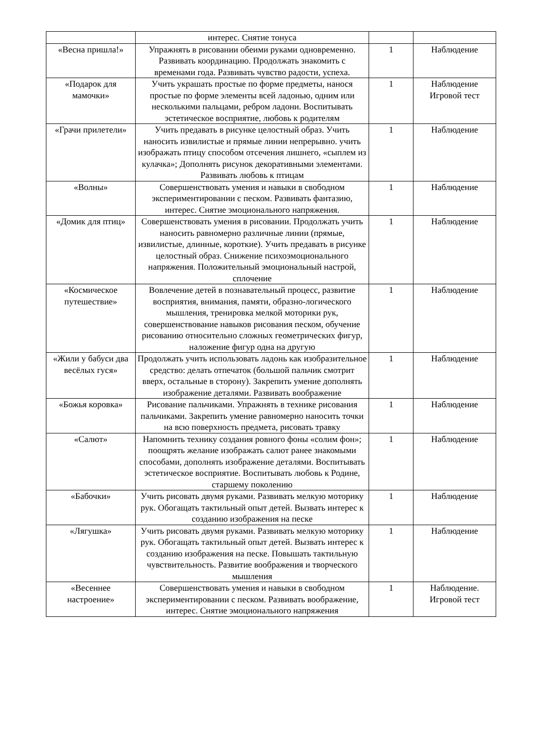| | интерес. Снятие тонуса | | |
| «Весна пришла!» | Упражнять в рисовании обеими руками одновременно. Развивать координацию. Продолжать знакомить с временами года. Развивать чувство радости, успеха. | 1 | Наблюдение |
| «Подарок для мамочки» | Учить украшать простые по форме предметы, нанося простые по форме элементы всей ладонью, одним или несколькими пальцами, ребром ладони. Воспитывать эстетическое восприятие, любовь к родителям | 1 | Наблюдение Игровой тест |
| «Грачи прилетели» | Учить предавать в рисунке целостный образ. Учить наносить извилистые и прямые линии непрерывно. учить изображать птицу способом отсечения лишнего, «сыплем из кулачка»; Дополнять рисунок декоративными элементами. Развивать любовь к птицам | 1 | Наблюдение |
| «Волны» | Совершенствовать умения и навыки в свободном экспериментировании с песком. Развивать фантазию, интерес. Снятие эмоционального напряжения. | 1 | Наблюдение |
| «Домик для птиц» | Совершенствовать умения в рисовании. Продолжать учить наносить равномерно различные линии (прямые, извилистые, длинные, короткие). Учить предавать в рисунке целостный образ. Снижение психоэмоционального напряжения. Положительный эмоциональный настрой, сплочение | 1 | Наблюдение |
| «Космическое путешествие» | Вовлечение детей в познавательный процесс, развитие восприятия, внимания, памяти, образно-логического мышления, тренировка мелкой моторики рук, совершенствование навыков рисования песком, обучение рисованию относительно сложных геометрических фигур, наложение фигур одна на другую | 1 | Наблюдение |
| «Жили у бабуси два весёлых гуся» | Продолжать учить использовать ладонь как изобразительное средство: делать отпечаток (большой пальчик смотрит вверх, остальные в сторону). Закрепить умение дополнять изображение деталями. Развивать воображение | 1 | Наблюдение |
| «Божья коровка» | Рисование пальчиками. Упражнять в технике рисования пальчиками. Закрепить умение равномерно наносить точки на всю поверхность предмета, рисовать травку | 1 | Наблюдение |
| «Салют» | Напомнить технику создания ровного фоны «солим фон»; поощрять желание изображать салют ранее знакомыми способами, дополнять изображение деталями. Воспитывать эстетическое восприятие. Воспитывать любовь к Родине, старшему поколению | 1 | Наблюдение |
| «Бабочки» | Учить рисовать двумя руками. Развивать мелкую моторику рук. Обогащать тактильный опыт детей. Вызвать интерес к созданию изображения на песке | 1 | Наблюдение |
| «Лягушка» | Учить рисовать двумя руками. Развивать мелкую моторику рук. Обогащать тактильный опыт детей. Вызвать интерес к созданию изображения на песке. Повышать тактильную чувствительность. Развитие воображения и творческого мышления | 1 | Наблюдение |
| «Весеннее настроение» | Совершенствовать умения и навыки в свободном экспериментировании с песком. Развивать воображение, интерес. Снятие эмоционального напряжения | 1 | Наблюдение. Игровой тест |